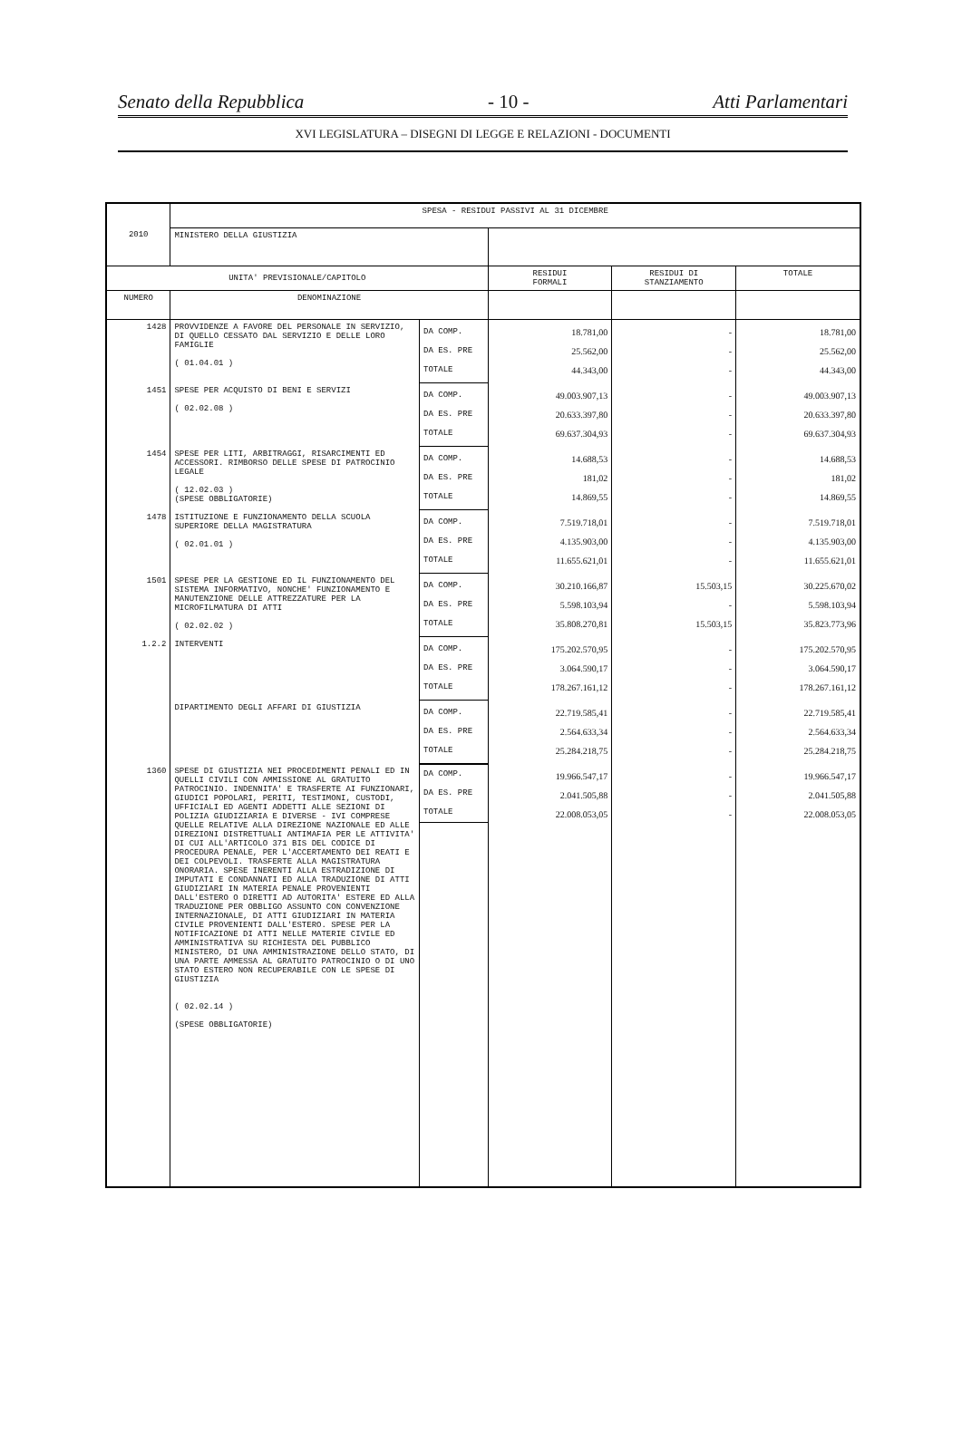Senato della Repubblica - 10 - Atti Parlamentari
XVI LEGISLATURA – DISEGNI DI LEGGE E RELAZIONI - DOCUMENTI
| 2010 | SPESA - RESIDUI PASSIVI AL 31 DICEMBRE | | | | |
| | MINISTERO DELLA GIUSTIZIA | | | | |
| UNITA' PREVISIONALE/CAPITOLO | | | RESIDUI FORMALI | RESIDUI DI STANZIAMENTO | TOTALE |
| NUMERO | DENOMINAZIONE | | | | |
| 1428 | PROVVIDENZE A FAVORE DEL PERSONALE IN SERVIZIO, DI QUELLO CESSATO DAL SERVIZIO E DELLE LORO FAMIGLIE ( 01.04.01 ) | DA COMP. DA ES. PRE TOTALE | 18.781,00 25.562,00 44.343,00 | - - - | 18.781,00 25.562,00 44.343,00 |
| 1451 | SPESE PER ACQUISTO DI BENI E SERVIZI ( 02.02.08 ) | DA COMP. DA ES. PRE TOTALE | 49.003.907,13 20.633.397,80 69.637.304,93 | - - - | 49.003.907,13 20.633.397,80 69.637.304,93 |
| 1454 | SPESE PER LITI, ARBITRAGGI, RISARCIMENTI ED ACCESSORI. RIMBORSO DELLE SPESE DI PATROCINIO LEGALE ( 12.02.03 ) (SPESE OBBLIGATORIE) | DA COMP. DA ES. PRE TOTALE | 14.688,53 181,02 14.869,55 | - - - | 14.688,53 181,02 14.869,55 |
| 1478 | ISTITUZIONE E FUNZIONAMENTO DELLA SCUOLA SUPERIORE DELLA MAGISTRATURA ( 02.01.01 ) | DA COMP. DA ES. PRE TOTALE | 7.519.718,01 4.135.903,00 11.655.621,01 | - - - | 7.519.718,01 4.135.903,00 11.655.621,01 |
| 1501 | SPESE PER LA GESTIONE ED IL FUNZIONAMENTO DEL SISTEMA INFORMATIVO, NONCHE' FUNZIONAMENTO E MANUTENZIONE DELLE ATTREZZATURE PER LA MICROFILMATURA DI ATTI ( 02.02.02 ) | DA COMP. DA ES. PRE TOTALE | 30.210.166,87 5.598.103,94 35.808.270,81 | 15.503,15 - 15.503,15 | 30.225.670,02 5.598.103,94 35.823.773,96 |
| 1.2.2 | INTERVENTI | DA COMP. DA ES. PRE TOTALE | 175.202.570,95 3.064.590,17 178.267.161,12 | - - - | 175.202.570,95 3.064.590,17 178.267.161,12 |
| | DIPARTIMENTO DEGLI AFFARI DI GIUSTIZIA | DA COMP. DA ES. PRE TOTALE | 22.719.585,41 2.564.633,34 25.284.218,75 | - - - | 22.719.585,41 2.564.633,34 25.284.218,75 |
| 1360 | SPESE DI GIUSTIZIA NEI PROCEDIMENTI PENALI ED IN QUELLI CIVILI CON AMMISSIONE AL GRATUITO PATROCINIO. INDENNITA' E TRASFERTE AI FUNZIONARI, GIUDICI POPOLARI, PERITI, TESTIMONI, CUSTODI, UFFICIALI ED AGENTI ADDETTI ALLE SEZIONI DI POLIZIA GIUDIZIARIA E DIVERSE - IVI COMPRESE QUELLE RELATIVE ALLA DIREZIONE NAZIONALE ED ALLE DIREZIONI DISTRETTUALI ANTIMAFIA PER LE ATTIVITA' DI CUI ALL'ARTICOLO 371 BIS DEL CODICE DI PROCEDURA PENALE, PER L'ACCERTAMENTO DEI REATI E DEI COLPEVOLI. TRASFERTE ALLA MAGISTRATURA ONORARIA. SPESE INERENTI ALLA ESTRADIZIONE DI IMPUTATI E CONDANNATI ED ALLA TRADUZIONE DI ATTI GIUDIZIARI IN MATERIA PENALE PROVENIENTI DALL'ESTERO O DIRETTI AD AUTORITA' ESTERE ED ALLA TRADUZIONE PER OBBLIGO ASSUNTO CON CONVENZIONE INTERNAZIONALE, DI ATTI GIUDIZIARI IN MATERIA CIVILE PROVENIENTI DALL'ESTERO. SPESE PER LA NOTIFICAZIONE DI ATTI NELLE MATERIE CIVILE ED AMMINISTRATIVA SU RICHIESTA DEL PUBBLICO MINISTERO, DI UNA AMMINISTRAZIONE DELLO STATO, DI UNA PARTE AMMESSA AL GRATUITO PATROCINIO O DI UNO STATO ESTERO NON RECUPERABILE CON LE SPESE DI GIUSTIZIA ( 02.02.14 ) (SPESE OBBLIGATORIE) | DA COMP. DA ES. PRE TOTALE | 19.966.547,17 2.041.505,88 22.008.053,05 | - - - | 19.966.547,17 2.041.505,88 22.008.053,05 |